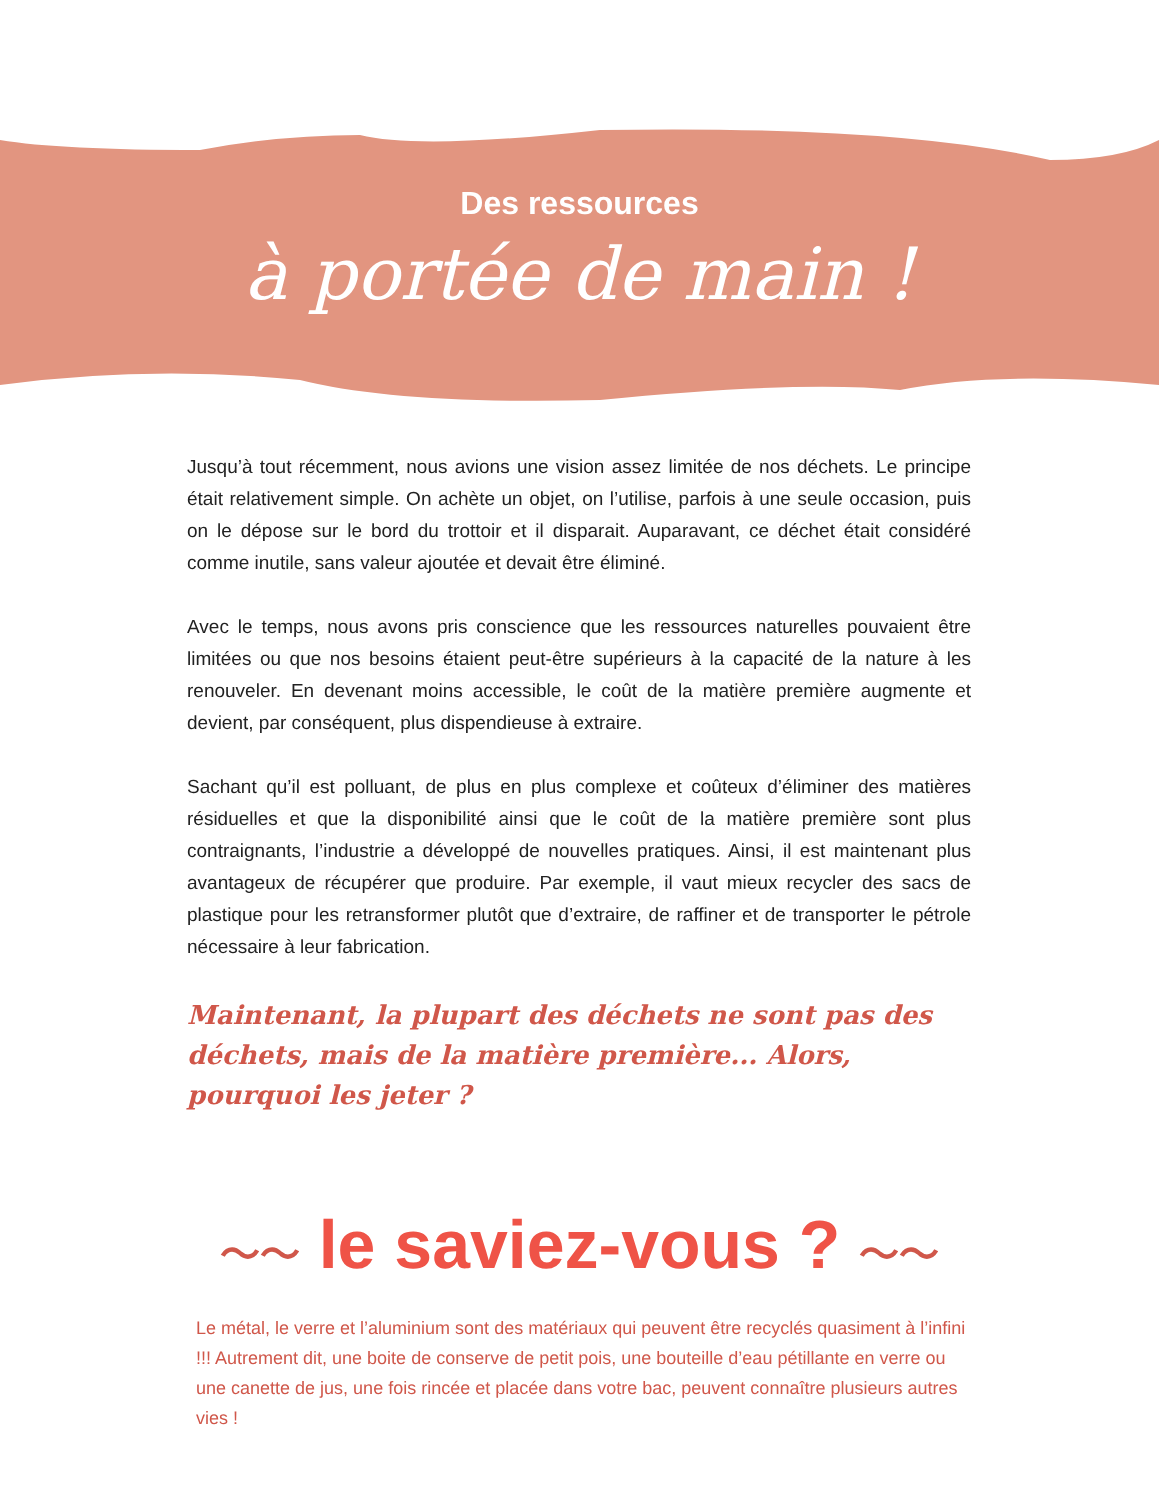Des ressources
à portée de main !
Jusqu’à tout récemment, nous avions une vision assez limitée de nos déchets. Le principe était relativement simple. On achète un objet, on l’utilise, parfois à une seule occasion, puis on le dépose sur le bord du trottoir et il disparait. Auparavant, ce déchet était considéré comme inutile, sans valeur ajoutée et devait être éliminé.
Avec le temps, nous avons pris conscience que les ressources naturelles pouvaient être limitées ou que nos besoins étaient peut-être supérieurs à la capacité de la nature à les renouveler. En devenant moins accessible, le coût de la matière première augmente et devient, par conséquent, plus dispendieuse à extraire.
Sachant qu’il est polluant, de plus en plus complexe et coûteux d’éliminer des matières résiduelles et que la disponibilité ainsi que le coût de la matière première sont plus contraignants, l’industrie a développé de nouvelles pratiques. Ainsi, il est maintenant plus avantageux de récupérer que produire. Par exemple, il vaut mieux recycler des sacs de plastique pour les retransformer plutôt que d’extraire, de raffiner et de transporter le pétrole nécessaire à leur fabrication.
Maintenant, la plupart des déchets ne sont pas des déchets, mais de la matière première... Alors, pourquoi les jeter ?
〜〜 le saviez-vous ? 〜〜
Le métal, le verre et l’aluminium sont des matériaux qui peuvent être recyclés quasiment à l’infini !!! Autrement dit, une boite de conserve de petit pois, une bouteille d’eau pétillante en verre ou une canette de jus, une fois rincée et placée dans votre bac, peuvent connaître plusieurs autres vies !